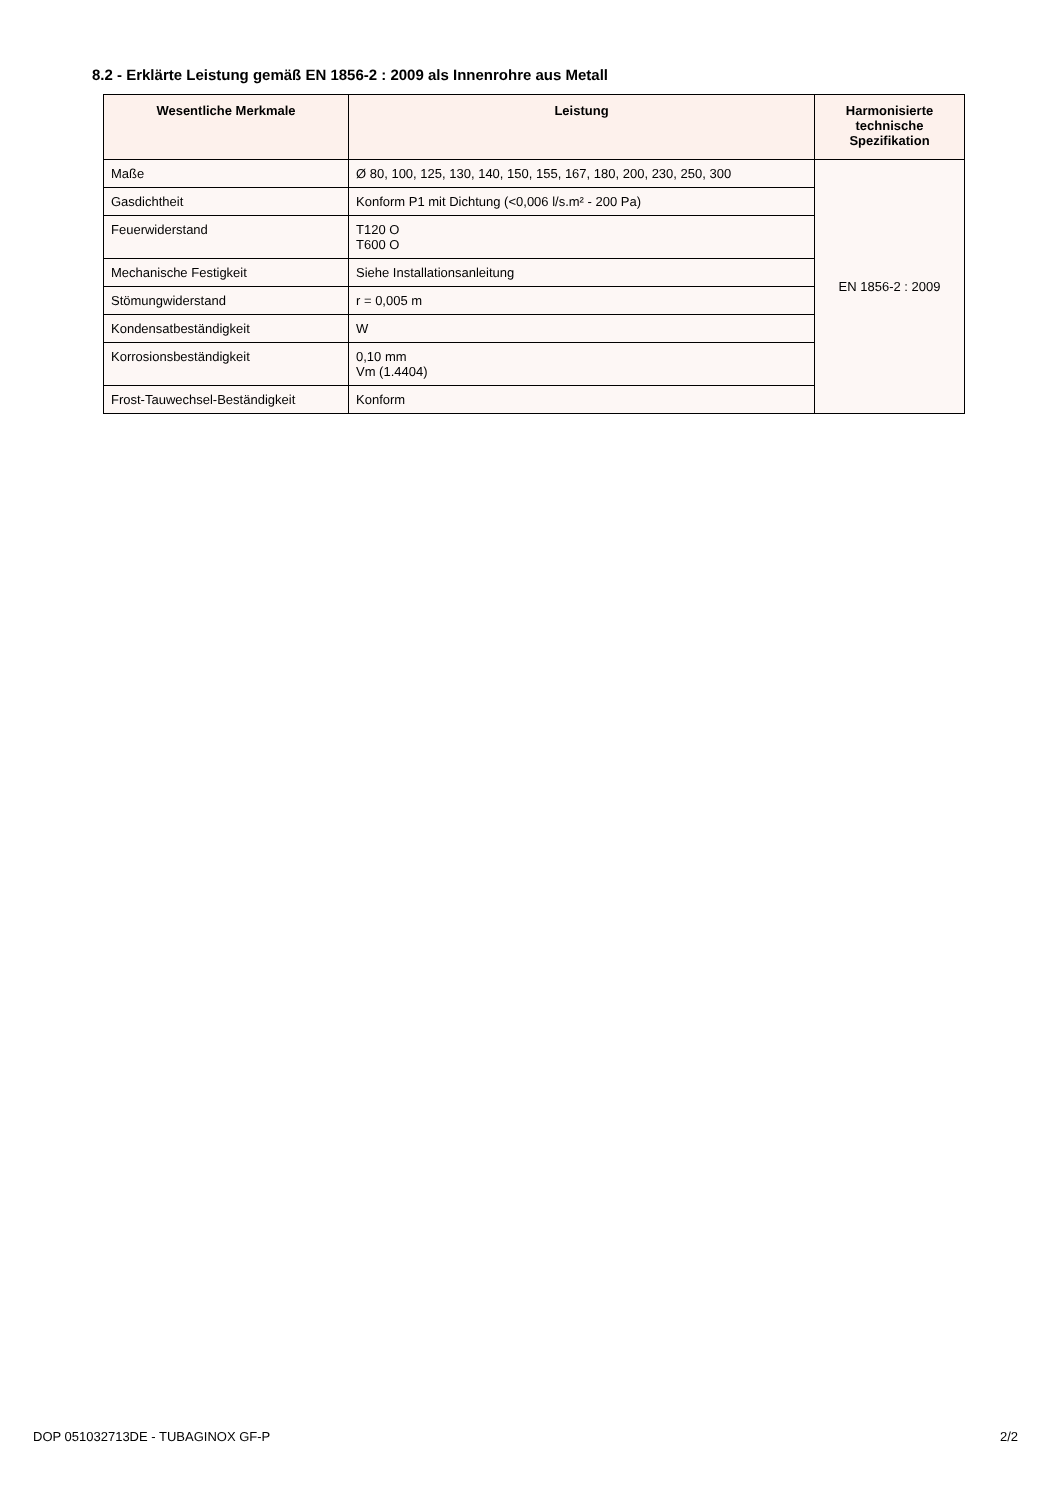8.2 - Erklärte Leistung gemäß EN 1856-2 : 2009 als Innenrohre aus Metall
| Wesentliche Merkmale | Leistung | Harmonisierte technische Spezifikation |
| --- | --- | --- |
| Maße | Ø 80, 100, 125, 130, 140, 150, 155, 167, 180, 200, 230, 250, 300 | EN 1856-2 : 2009 |
| Gasdichtheit | Konform P1 mit Dichtung (<0,006 l/s.m² - 200 Pa) | |
| Feuerwiderstand | T120 O T600 O | |
| Mechanische Festigkeit | Siehe Installationsanleitung | |
| Stömungwiderstand | r = 0,005 m | |
| Kondensatbeständigkeit | W | |
| Korrosionsbeständigkeit | 0,10 mm Vm (1.4404) | |
| Frost-Tauwechsel-Beständigkeit | Konform | |
DOP 051032713DE - TUBAGINOX GF-P
2/2